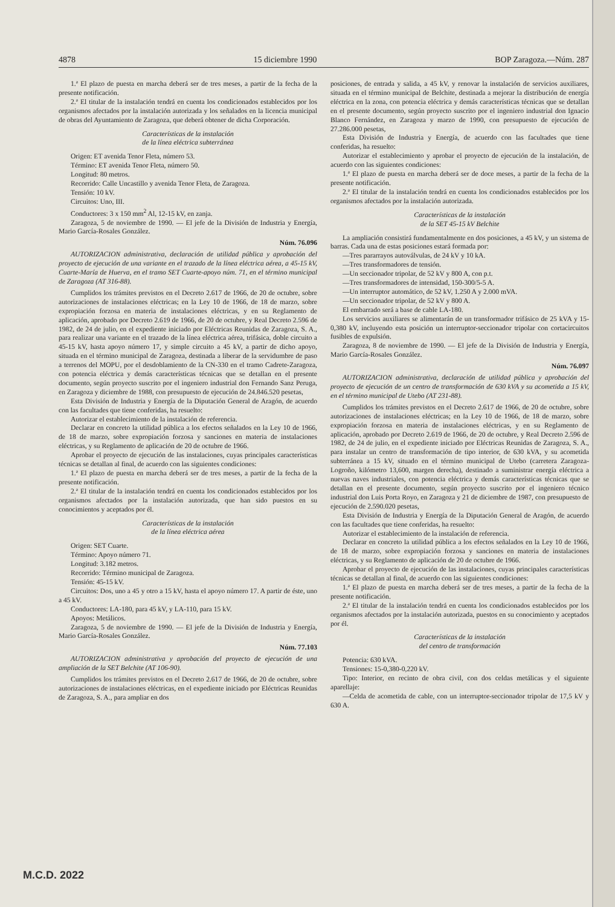4878 15 diciembre 1990 BOP Zaragoza.—Núm. 287
1.ª El plazo de puesta en marcha deberá ser de tres meses, a partir de la fecha de la presente notificación.
2.ª El titular de la instalación tendrá en cuenta los condicionados establecidos por los organismos afectados por la instalación autorizada y los señalados en la licencia municipal de obras del Ayuntamiento de Zaragoza, que deberá obtener de dicha Corporación.
Características de la instalación
de la línea eléctrica subterránea
Origen: ET avenida Tenor Fleta, número 53.
Término: ET avenida Tenor Fleta, número 50.
Longitud: 80 metros.
Recorrido: Calle Uncastillo y avenida Tenor Fleta, de Zaragoza.
Tensión: 10 kV.
Circuitos: Uno, III.
Conductores: 3 x 150 mm<sup>2</sup> Al, 12-15 kV, en zanja.
Zaragoza, 5 de noviembre de 1990. — El jefe de la División de Industria y Energía, Mario García-Rosales González.
Núm. 76.096
AUTORIZACION administrativa, declaración de utilidad pública y aprobación del proyecto de ejecución de una variante en el trazado de la línea eléctrica aérea, a 45-15 kV, Cuarte-María de Huerva, en el tramo SET Cuarte-apoyo núm. 71, en el término municipal de Zaragoza (AT 316-88).
Cumplidos los trámites previstos en el Decreto 2.617 de 1966, de 20 de octubre, sobre autorizaciones de instalaciones eléctricas; en la Ley 10 de 1966, de 18 de marzo, sobre expropiación forzosa en materia de instalaciones eléctricas, y en su Reglamento de aplicación, aprobado por Decreto 2.619 de 1966, de 20 de octubre, y Real Decreto 2.596 de 1982, de 24 de julio, en el expediente iniciado por Eléctricas Reunidas de Zaragoza, S. A., para realizar una variante en el trazado de la línea eléctrica aérea, trifásica, doble circuito a 45-15 kV, hasta apoyo número 17, y simple circuito a 45 kV, a partir de dicho apoyo, situada en el término municipal de Zaragoza, destinada a liberar de la servidumbre de paso a terrenos del MOPU, por el desdoblamiento de la CN-330 en el tramo Cadrete-Zaragoza, con potencia eléctrica y demás características técnicas que se detallan en el presente documento, según proyecto suscrito por el ingeniero industrial don Fernando Sanz Peruga, en Zaragoza y diciembre de 1988, con presupuesto de ejecución de 24.846.520 pesetas,
Esta División de Industria y Energía de la Diputación General de Aragón, de acuerdo con las facultades que tiene conferidas, ha resuelto:
Autorizar el establecimiento de la instalación de referencia.
Declarar en concreto la utilidad pública a los efectos señalados en la Ley 10 de 1966, de 18 de marzo, sobre expropiación forzosa y sanciones en materia de instalaciones eléctricas, y su Reglamento de aplicación de 20 de octubre de 1966.
Aprobar el proyecto de ejecución de las instalaciones, cuyas principales características técnicas se detallan al final, de acuerdo con las siguientes condiciones:
1.ª El plazo de puesta en marcha deberá ser de tres meses, a partir de la fecha de la presente notificación.
2.ª El titular de la instalación tendrá en cuenta los condicionados establecidos por los organismos afectados por la instalación autorizada, que han sido puestos en su conocimientos y aceptados por él.
Características de la instalación
de la línea eléctrica aérea
Origen: SET Cuarte.
Término: Apoyo número 71.
Longitud: 3.182 metros.
Recorrido: Término municipal de Zaragoza.
Tensión: 45-15 kV.
Circuitos: Dos, uno a 45 y otro a 15 kV, hasta el apoyo número 17. A partir de éste, uno a 45 kV.
Conductores: LA-180, para 45 kV, y LA-110, para 15 kV.
Apoyos: Metálicos.
Zaragoza, 5 de noviembre de 1990. — El jefe de la División de Industria y Energía, Mario García-Rosales González.
Núm. 77.103
AUTORIZACION administrativa y aprobación del proyecto de ejecución de una ampliación de la SET Belchite (AT 106-90).
Cumplidos los trámites previstos en el Decreto 2.617 de 1966, de 20 de octubre, sobre autorizaciones de instalaciones eléctricas, en el expediente iniciado por Eléctricas Reunidas de Zaragoza, S. A., para ampliar en dos
posiciones, de entrada y salida, a 45 kV, y renovar la instalación de servicios auxiliares, situada en el término municipal de Belchite, destinada a mejorar la distribución de energía eléctrica en la zona, con potencia eléctrica y demás características técnicas que se detallan en el presente documento, según proyecto suscrito por el ingeniero industrial don Ignacio Blanco Fernández, en Zaragoza y marzo de 1990, con presupuesto de ejecución de 27.286.000 pesetas,
Esta División de Industria y Energía, de acuerdo con las facultades que tiene conferidas, ha resuelto:
Autorizar el establecimiento y aprobar el proyecto de ejecución de la instalación, de acuerdo con las siguientes condiciones:
1.ª El plazo de puesta en marcha deberá ser de doce meses, a partir de la fecha de la presente notificación.
2.ª El titular de la instalación tendrá en cuenta los condicionados establecidos por los organismos afectados por la instalación autorizada.
Características de la instalación
de la SET 45-15 kV Belchite
La ampliación consistirá fundamentalmente en dos posiciones, a 45 kV, y un sistema de barras. Cada una de estas posiciones estará formada por:
—Tres pararrayos autoválvulas, de 24 kV y 10 kA.
—Tres transformadores de tensión.
—Un seccionador tripolar, de 52 kV y 800 A, con p.t.
—Tres transformadores de intensidad, 150-300/5-5 A.
—Un interruptor automático, de 52 kV, 1.250 A y 2.000 mVA.
—Un seccionador tripolar, de 52 kV y 800 A.
El embarrado será a base de cable LA-180.
Los servicios auxiliares se alimentarán de un transformador trifásico de 25 kVA y 15-0,380 kV, incluyendo esta posición un interruptor-seccionador tripolar con cortacircuitos fusibles de expulsión.
Zaragoza, 8 de noviembre de 1990. — El jefe de la División de Industria y Energía, Mario García-Rosales González.
Núm. 76.097
AUTORIZACION administrativa, declaración de utilidad pública y aprobación del proyecto de ejecución de un centro de transformación de 630 kVA y su acometida a 15 kV, en el término municipal de Utebo (AT 231-88).
Cumplidos los trámites previstos en el Decreto 2.617 de 1966, de 20 de octubre, sobre autorizaciones de instalaciones eléctricas; en la Ley 10 de 1966, de 18 de marzo, sobre expropiación forzosa en materia de instalaciones eléctricas, y en su Reglamento de aplicación, aprobado por Decreto 2.619 de 1966, de 20 de octubre, y Real Decreto 2.596 de 1982, de 24 de julio, en el expediente iniciado por Eléctricas Reunidas de Zaragoza, S. A., para instalar un centro de transformación de tipo interior, de 630 kVA, y su acometida subterránea a 15 kV, situado en el término municipal de Utebo (carretera Zaragoza-Logroño, kilómetro 13,600, margen derecha), destinado a suministrar energía eléctrica a nuevas naves industriales, con potencia eléctrica y demás características técnicas que se detallan en el presente documento, según proyecto suscrito por el ingeniero técnico industrial don Luis Porta Royo, en Zaragoza y 21 de diciembre de 1987, con presupuesto de ejecución de 2.590.020 pesetas,
Esta División de Industria y Energía de la Diputación General de Aragón, de acuerdo con las facultades que tiene conferidas, ha resuelto:
Autorizar el establecimiento de la instalación de referencia.
Declarar en concreto la utilidad pública a los efectos señalados en la Ley 10 de 1966, de 18 de marzo, sobre expropiación forzosa y sanciones en materia de instalaciones eléctricas, y su Reglamento de aplicación de 20 de octubre de 1966.
Aprobar el proyecto de ejecución de las instalaciones, cuyas principales características técnicas se detallan al final, de acuerdo con las siguientes condiciones:
1.ª El plazo de puesta en marcha deberá ser de tres meses, a partir de la fecha de la presente notificación.
2.ª El titular de la instalación tendrá en cuenta los condicionados establecidos por los organismos afectados por la instalación autorizada, puestos en su conocimiento y aceptados por él.
Características de la instalación
del centro de transformación
Potencia: 630 kVA.
Tensiones: 15-0,380-0,220 kV.
Tipo: Interior, en recinto de obra civil, con dos celdas metálicas y el siguiente aparellaje:
—Celda de acometida de cable, con un interruptor-seccionador tripolar de 17,5 kV y 630 A.
M.C.D. 2022